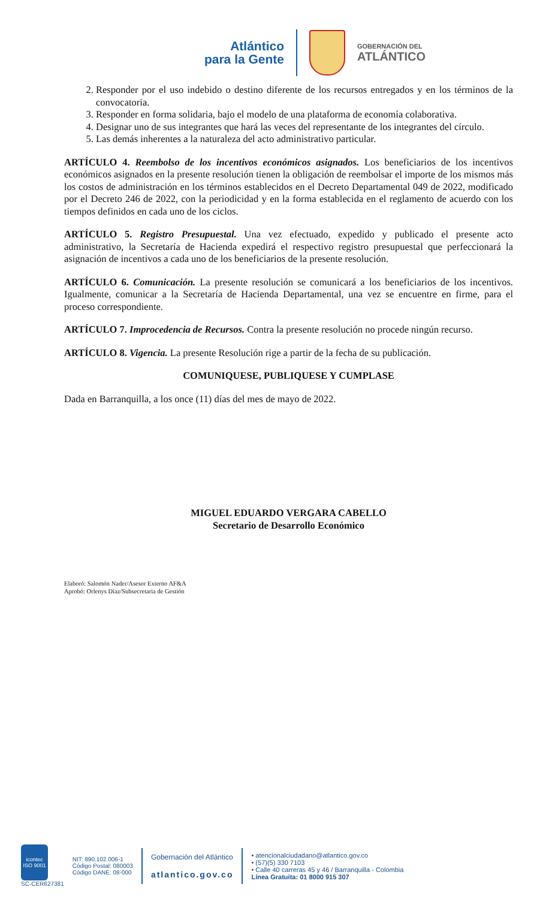Atlántico
para la Gente
GOBERNACIÓN DEL
ATLÁNTICO
2. Responder por el uso indebido o destino diferente de los recursos entregados y en los términos de la convocatoria.
3. Responder en forma solidaria, bajo el modelo de una plataforma de economía colaborativa.
4. Designar uno de sus integrantes que hará las veces del representante de los integrantes del círculo.
5. Las demás inherentes a la naturaleza del acto administrativo particular.
ARTÍCULO 4. Reembolso de los incentivos económicos asignados. Los beneficiarios de los incentivos económicos asignados en la presente resolución tienen la obligación de reembolsar el importe de los mismos más los costos de administración en los términos establecidos en el Decreto Departamental 049 de 2022, modificado por el Decreto 246 de 2022, con la periodicidad y en la forma establecida en el reglamento de acuerdo con los tiempos definidos en cada uno de los ciclos.
ARTÍCULO 5. Registro Presupuestal. Una vez efectuado, expedido y publicado el presente acto administrativo, la Secretaría de Hacienda expedirá el respectivo registro presupuestal que perfeccionará la asignación de incentivos a cada uno de los beneficiarios de la presente resolución.
ARTÍCULO 6. Comunicación. La presente resolución se comunicará a los beneficiarios de los incentivos. Igualmente, comunicar a la Secretaría de Hacienda Departamental, una vez se encuentre en firme, para el proceso correspondiente.
ARTÍCULO 7. Improcedencia de Recursos. Contra la presente resolución no procede ningún recurso.
ARTÍCULO 8. Vigencia. La presente Resolución rige a partir de la fecha de su publicación.
COMUNIQUESE, PUBLIQUESE Y CUMPLASE
Dada en Barranquilla, a los once (11) días del mes de mayo de 2022.
MIGUEL EDUARDO VERGARA CABELLO
Secretario de Desarrollo Económico
Elaboró: Salomón Nader/Asesor Externo AF&A
Aprobó: Orlenys Díaz/Subsecretaria de Gestión
icontec
ISO 9001
SC-CER627381
NIT: 890.102.006-1
Código Postal: 080003
Código DANE: 08-000
Gobernación del Atlántico
atlantico.gov.co
• atencionalciudadano@atlantico.gov.co
• (57)(5) 330 7103
• Calle 40 carreras 45 y 46 / Barranquilla - Colombia
Línea Gratuita: 01 8000 915 307